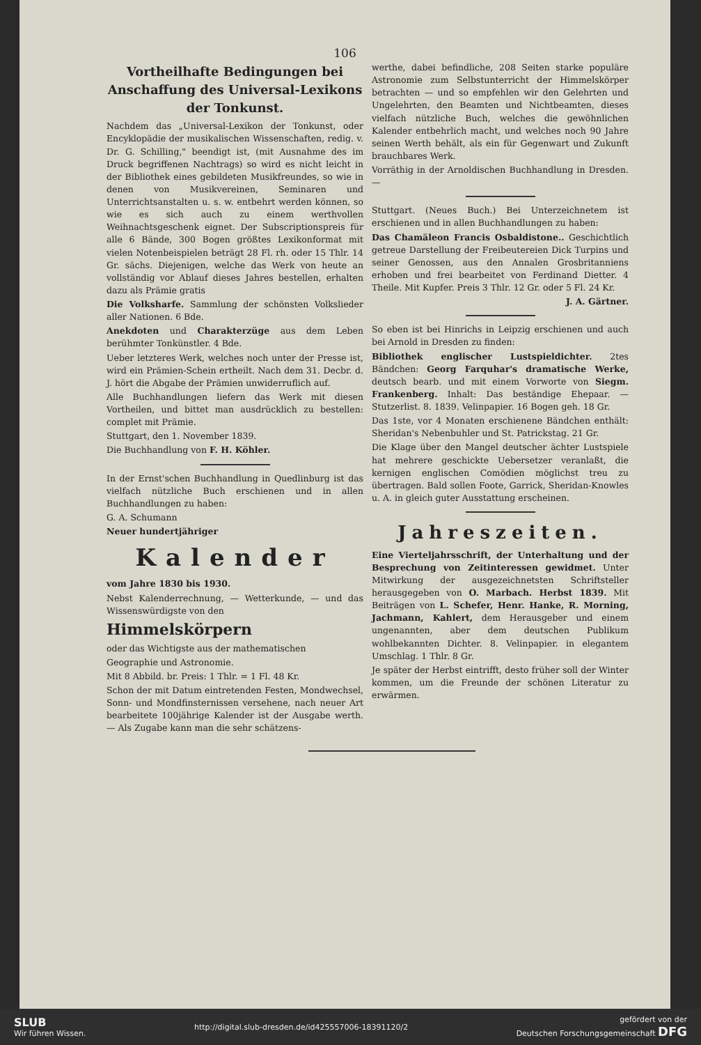106
Vortheilhafte Bedingungen bei Anschaffung des Universal-Lexikons der Tonkunst.
Nachdem das „Universal-Lexikon der Tonkunst, oder Encyklopädie der musikalischen Wissenschaften, redig. v. Dr. G. Schilling," beendigt ist, (mit Ausnahme des im Druck begriffenen Nachtrags) so wird es nicht leicht in der Bibliothek eines gebildeten Musikfreundes, so wie in denen von Musikvereinen, Seminaren und Unterrichtsanstalten u. s. w. entbehrt werden können, so wie es sich auch zu einem werthvollen Weihnachtsgeschenk eignet. Der Subscriptionspreis für alle 6 Bände, 300 Bogen größtes Lexikonformat mit vielen Notenbeispielen beträgt 28 Fl. rh. oder 15 Thlr. 14 Gr. sächs. Diejenigen, welche das Werk von heute an vollständig vor Ablauf dieses Jahres bestellen, erhalten dazu als Prämie gratis
Die Volksharfe. Sammlung der schönsten Volkslieder aller Nationen. 6 Bde.
Anekdoten und Charakterzüge aus dem Leben berühmter Tonkünstler. 4 Bde.
Ueber letzteres Werk, welches noch unter der Presse ist, wird ein Prämien-Schein ertheilt. Nach dem 31. Decbr. d. J. hört die Abgabe der Prämien unwiderruflich auf.
Alle Buchhandlungen liefern das Werk mit diesen Vortheilen, und bittet man ausdrücklich zu bestellen: complet mit Prämie.
Stuttgart, den 1. November 1839.
Die Buchhandlung von F. H. Köhler.
In der Ernst'schen Buchhandlung in Quedlinburg ist das vielfach nützliche Buch erschienen und in allen Buchhandlungen zu haben:
G. A. Schumann
Neuer hundertjähriger
Kalender
vom Jahre 1830 bis 1930.
Nebst Kalenderrechnung, — Wetterkunde, — und das Wissenswürdigste von den
Himmelskörpern
oder das Wichtigste aus der mathematischen
Geographie und Astronomie.
Mit 8 Abbild. br. Preis: 1 Thlr. = 1 Fl. 48 Kr.
Schon der mit Datum eintretenden Festen, Mondwechsel, Sonn- und Mondfinsternissen versehene, nach neuer Art bearbeitete 100jährige Kalender ist der Ausgabe werth. — Als Zugabe kann man die sehr schätzens-
werthe, dabei befindliche, 208 Seiten starke populäre Astronomie zum Selbstunterricht der Himmelskörper betrachten — und so empfehlen wir den Gelehrten und Ungelehrten, den Beamten und Nichtbeamten, dieses vielfach nützliche Buch, welches die gewöhnlichen Kalender entbehrlich macht, und welches noch 90 Jahre seinen Werth behält, als ein für Gegenwart und Zukunft brauchbares Werk.
Vorräthig in der Arnoldischen Buchhandlung in Dresden. —
Stuttgart. (Neues Buch.) Bei Unterzeichnetem ist erschienen und in allen Buchhandlungen zu haben:
Das Chamäleon Francis Osbaldistone.. Geschichtlich getreue Darstellung der Freibeutereien Dick Turpins und seiner Genossen, aus den Annalen Grosbritanniens erhoben und frei bearbeitet von Ferdinand Dietter. 4 Theile. Mit Kupfer. Preis 3 Thlr. 12 Gr. oder 5 Fl. 24 Kr.
J. A. Gärtner.
So eben ist bei Hinrichs in Leipzig erschienen und auch bei Arnold in Dresden zu finden:
Bibliothek englischer Lustspieldichter. 2tes Bändchen: Georg Farquhar's dramatische Werke, deutsch bearb. und mit einem Vorworte von Siegm. Frankenberg. Inhalt: Das beständige Ehepaar. — Stutzerlist. 8. 1839. Velinpapier. 16 Bogen geh. 18 Gr.
Das 1ste, vor 4 Monaten erschienene Bändchen enthält: Sheridan's Nebenbuhler und St. Patrickstag. 21 Gr.
Die Klage über den Mangel deutscher ächter Lustspiele hat mehrere geschickte Uebersetzer veranlaßt, die kernigen englischen Comödien möglichst treu zu übertragen. Bald sollen Foote, Garrick, Sheridan-Knowles u. A. in gleich guter Ausstattung erscheinen.
Jahreszeiten.
Eine Vierteljahrsschrift, der Unterhaltung und der Besprechung von Zeitinteressen gewidmet. Unter Mitwirkung der ausgezeichnetsten Schriftsteller herausgegeben von O. Marbach. Herbst 1839. Mit Beiträgen von L. Schefer, Henr. Hanke, R. Morning, Jachmann, Kahlert, dem Herausgeber und einem ungenannten, aber dem deutschen Publikum wohlbekannten Dichter. 8. Velinpapier. in elegantem Umschlag. 1 Thlr. 8 Gr.
Je später der Herbst eintrifft, desto früher soll der Winter kommen, um die Freunde der schönen Literatur zu erwärmen.
SLUB
Wir führen Wissen.
http://digital.slub-dresden.de/id425557006-18391120/2
gefördert von der
Deutschen Forschungsgemeinschaft DFG